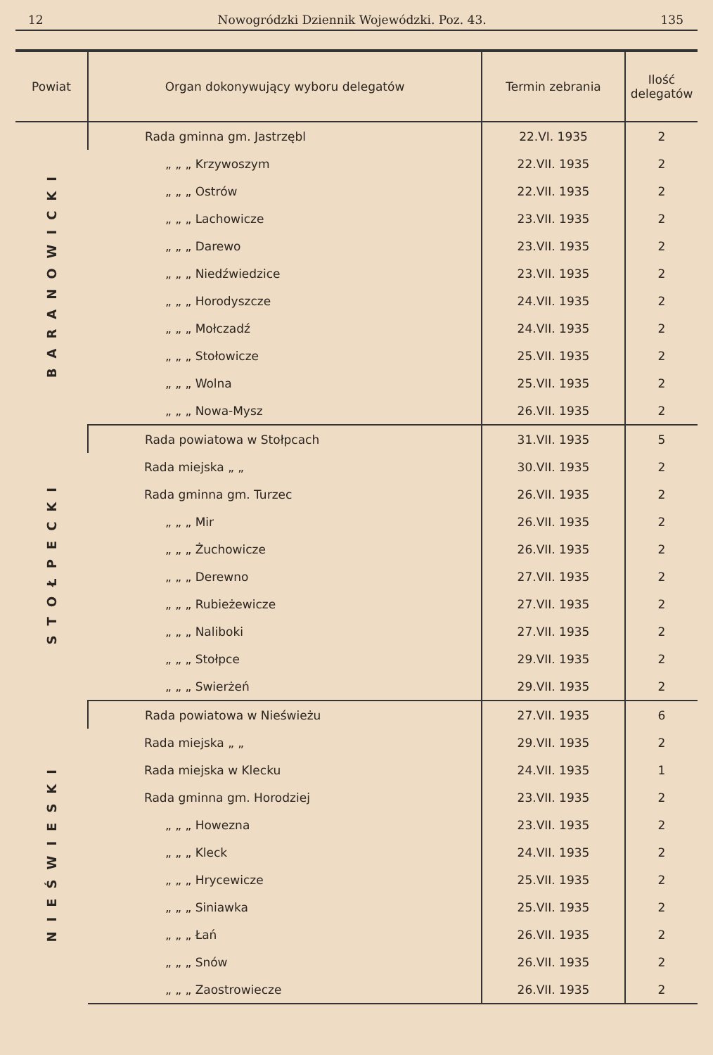12 Nowogródzki Dziennik Wojewódzki. Poz. 43. 135
| Powiat | Organ dokonywujący wyboru delegatów | Termin zebrania | Ilość delegatów |
| --- | --- | --- | --- |
| BARANOWICKI | Rada gminna gm. Jastrzębl | 22.VI. 1935 | 2 |
| | „ „ „ Krzywoszym | 22.VII. 1935 | 2 |
| | „ „ „ Ostrów | 22.VII. 1935 | 2 |
| | „ „ „ Lachowicze | 23.VII. 1935 | 2 |
| | „ „ „ Darewo | 23.VII. 1935 | 2 |
| | „ „ „ Niedźwiedzice | 23.VII. 1935 | 2 |
| | „ „ „ Horodyszcze | 24.VII. 1935 | 2 |
| | „ „ „ Mołczadź | 24.VII. 1935 | 2 |
| | „ „ „ Stołowicze | 25.VII. 1935 | 2 |
| | „ „ „ Wolna | 25.VII. 1935 | 2 |
| | „ „ „ Nowa-Mysz | 26.VII. 1935 | 2 |
| STOŁPECKI | Rada powiatowa w Stołpcach | 31.VII. 1935 | 5 |
| | Rada miejska „ „ | 30.VII. 1935 | 2 |
| | Rada gminna gm. Turzec | 26.VII. 1935 | 2 |
| | „ „ „ Mir | 26.VII. 1935 | 2 |
| | „ „ „ Żuchowicze | 26.VII. 1935 | 2 |
| | „ „ „ Derewno | 27.VII. 1935 | 2 |
| | „ „ „ Rubieżewicze | 27.VII. 1935 | 2 |
| | „ „ „ Naliboki | 27.VII. 1935 | 2 |
| | „ „ „ Stołpce | 29.VII. 1935 | 2 |
| | „ „ „ Swierżeń | 29.VII. 1935 | 2 |
| NIEŚWIESKI | Rada powiatowa w Nieświeżu | 27.VII. 1935 | 6 |
| | Rada miejska „ „ | 29.VII. 1935 | 2 |
| | Rada miejska w Klecku | 24.VII. 1935 | 1 |
| | Rada gminna gm. Horodziej | 23.VII. 1935 | 2 |
| | „ „ „ Howezna | 23.VII. 1935 | 2 |
| | „ „ „ Kleck | 24.VII. 1935 | 2 |
| | „ „ „ Hrycewicze | 25.VII. 1935 | 2 |
| | „ „ „ Siniawka | 25.VII. 1935 | 2 |
| | „ „ „ Łań | 26.VII. 1935 | 2 |
| | „ „ „ Snów | 26.VII. 1935 | 2 |
| | „ „ „ Zaostrowiecze | 26.VII. 1935 | 2 |